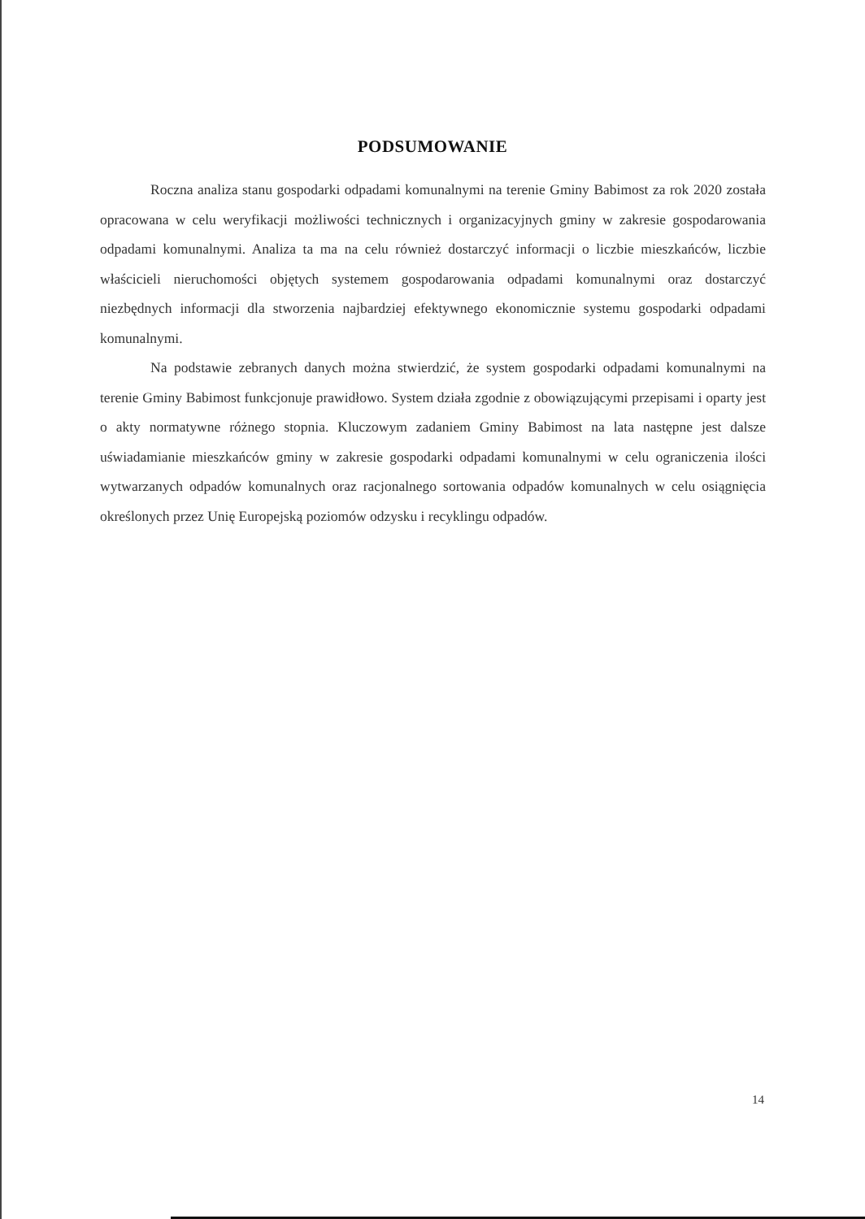PODSUMOWANIE
Roczna analiza stanu gospodarki odpadami komunalnymi na terenie Gminy Babimost za rok 2020 została opracowana w celu weryfikacji możliwości technicznych i organizacyjnych gminy w zakresie gospodarowania odpadami komunalnymi. Analiza ta ma na celu również dostarczyć informacji o liczbie mieszkańców, liczbie właścicieli nieruchomości objętych systemem gospodarowania odpadami komunalnymi oraz dostarczyć niezbędnych informacji dla stworzenia najbardziej efektywnego ekonomicznie systemu gospodarki odpadami komunalnymi.
Na podstawie zebranych danych można stwierdzić, że system gospodarki odpadami komunalnymi na terenie Gminy Babimost funkcjonuje prawidłowo. System działa zgodnie z obowiązującymi przepisami i oparty jest o akty normatywne różnego stopnia. Kluczowym zadaniem Gminy Babimost na lata następne jest dalsze uświadamianie mieszkańców gminy w zakresie gospodarki odpadami komunalnymi w celu ograniczenia ilości wytwarzanych odpadów komunalnych oraz racjonalnego sortowania odpadów komunalnych w celu osiągnięcia określonych przez Unię Europejską poziomów odzysku i recyklingu odpadów.
14